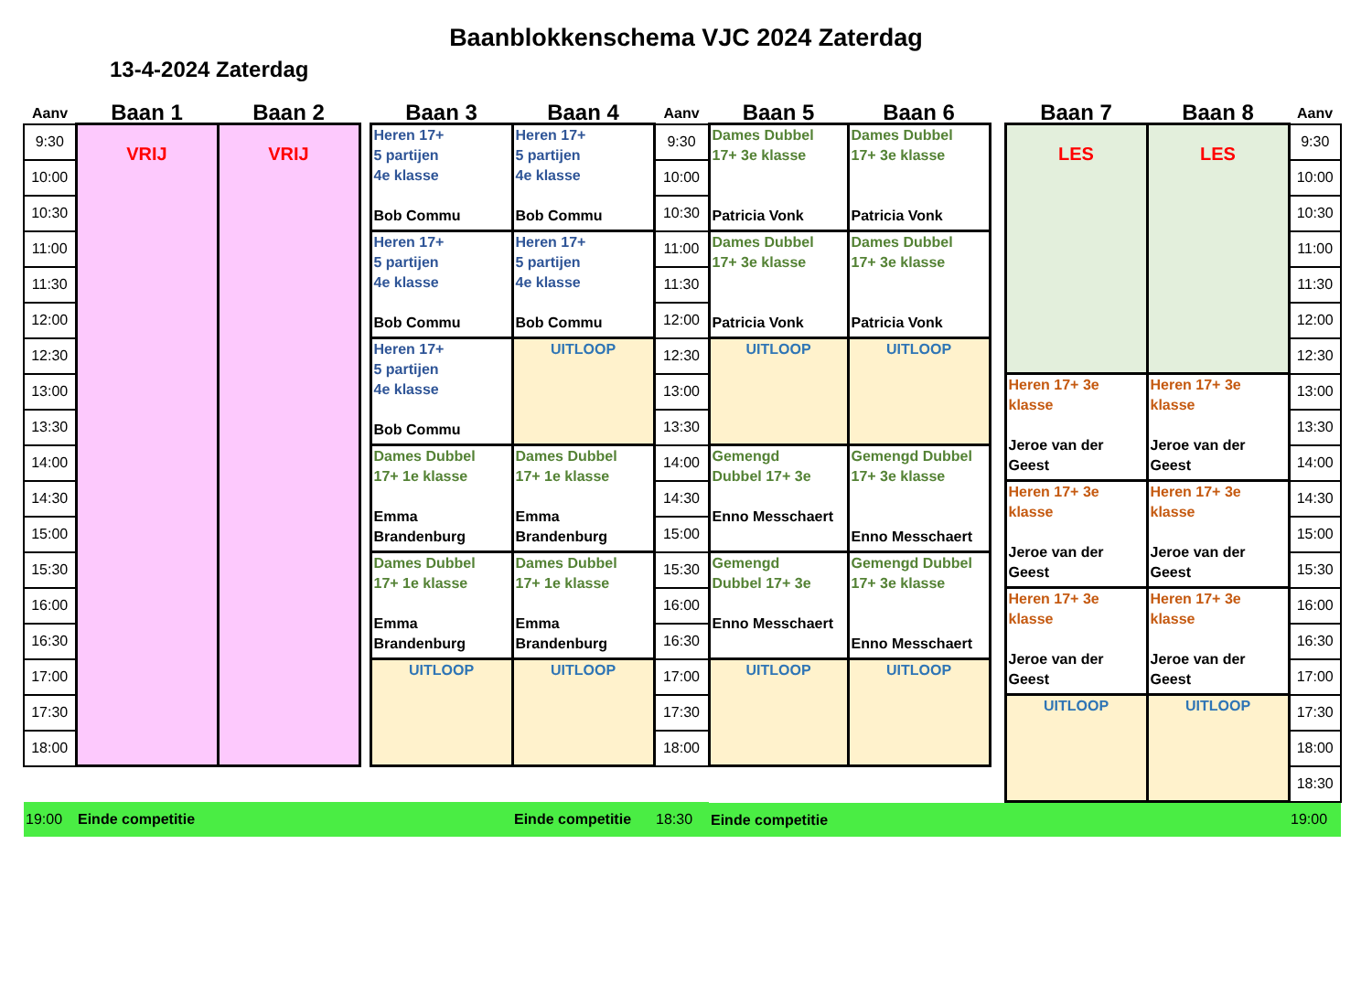Baanblokkenschema VJC 2024 Zaterdag
13-4-2024 Zaterdag
| Aanv | Baan 1 | Baan 2 | | Baan 3 | Baan 4 | Aanv | Baan 5 | Baan 6 | | Baan 7 | Baan 8 | Aanv |
| --- | --- | --- | --- | --- | --- | --- | --- | --- | --- | --- | --- | --- |
| 9:30 | VRIJ | VRIJ | | Heren 17+ 5 partijen 4e klasse Bob Commu | Heren 17+ 5 partijen 4e klasse Bob Commu | 9:30 | Dames Dubbel 17+ 3e klasse Patricia Vonk | Dames Dubbel 17+ 3e klasse Patricia Vonk | | LES | LES | 9:30 |
| 10:00 | | | | | | 10:00 | | | | | | 10:00 |
| 10:30 | | | | | | 10:30 | | | | | | 10:30 |
| 11:00 | | | | Heren 17+ 5 partijen 4e klasse Bob Commu | Heren 17+ 5 partijen 4e klasse Bob Commu | 11:00 | Dames Dubbel 17+ 3e klasse Patricia Vonk | Dames Dubbel 17+ 3e klasse Patricia Vonk | | | | 11:00 |
| 11:30 | | | | | | 11:30 | | | | | | 11:30 |
| 12:00 | | | | | | 12:00 | | | | | | 12:00 |
| 12:30 | | | | Heren 17+ 5 partijen 4e klasse Bob Commu | UITLOOP | 12:30 | UITLOOP | UITLOOP | | | | 12:30 |
| 13:00 | | | | | | 13:00 | | | | Heren 17+ 3e klasse Jeroe van der Geest | Heren 17+ 3e klasse Jeroe van der Geest | 13:00 |
| 13:30 | | | | | | 13:30 | | | | | | 13:30 |
| 14:00 | | | | Dames Dubbel 17+ 1e klasse Emma Brandenburg | Dames Dubbel 17+ 1e klasse Emma Brandenburg | 14:00 | Gemengd Dubbel 17+ 3e Enno Messchaert | Gemengd Dubbel 17+ 3e klasse Enno Messchaert | | | | 14:00 |
| 14:30 | | | | | | 14:30 | | | | Heren 17+ 3e klasse Jeroe van der Geest | Heren 17+ 3e klasse Jeroe van der Geest | 14:30 |
| 15:00 | | | | | | 15:00 | | | | | | 15:00 |
| 15:30 | | | | Dames Dubbel 17+ 1e klasse Emma Brandenburg | Dames Dubbel 17+ 1e klasse Emma Brandenburg | 15:30 | Gemengd Dubbel 17+ 3e Enno Messchaert | Gemengd Dubbel 17+ 3e klasse Enno Messchaert | | | | 15:30 |
| 16:00 | | | | | | 16:00 | | | | Heren 17+ 3e klasse Jeroe van der Geest | Heren 17+ 3e klasse Jeroe van der Geest | 16:00 |
| 16:30 | | | | | | 16:30 | | | | | | 16:30 |
| 17:00 | | | | UITLOOP | UITLOOP | 17:00 | UITLOOP | UITLOOP | | | | 17:00 |
| 17:30 | | | | | | 17:30 | | | | UITLOOP | UITLOOP | 17:30 |
| 18:00 | | | | | | 18:00 | | | | | | 18:00 |
| | | | | | | | | | | | | 18:30 |
| 19:00 | Einde competitie | | | | Einde competitie | 18:30 | Einde competitie | | | | | 19:00 |